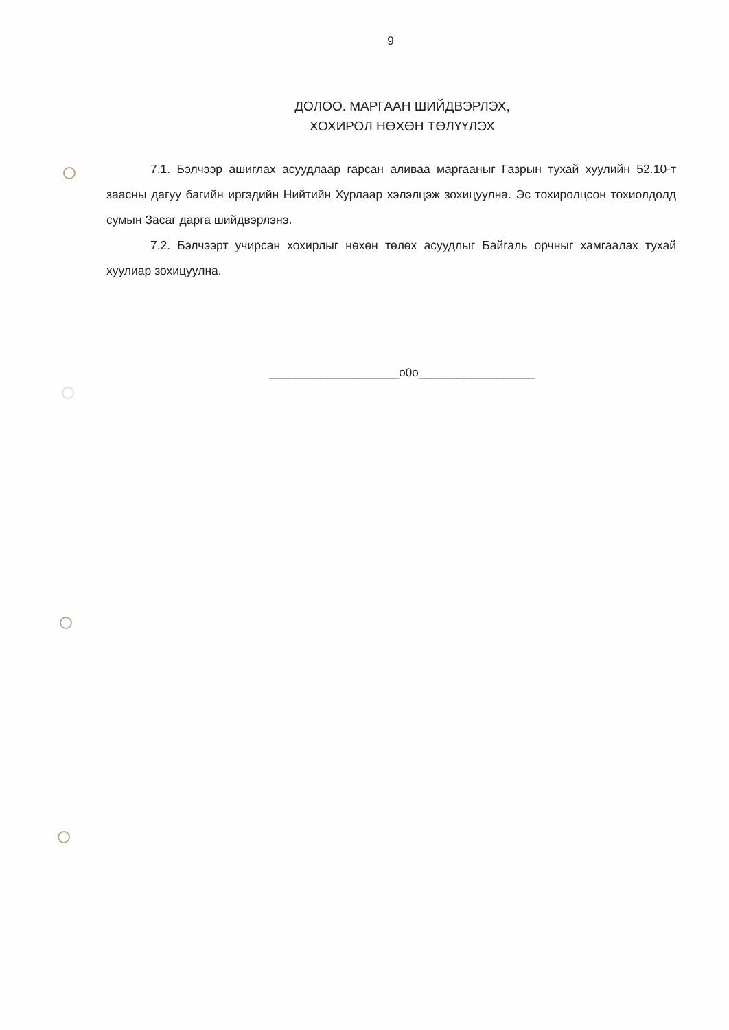9
ДОЛОО. МАРГААН ШИЙДВЭРЛЭХ,
ХОХИРОЛ НӨХӨН ТӨЛҮҮЛЭХ
7.1. Бэлчээр ашиглах асуудлаар гарсан аливаа маргааныг Газрын тухай хуулийн 52.10-т заасны дагуу багийн иргэдийн Нийтийн Хурлаар хэлэлцэж зохицуулна. Эс тохиролцсон тохиолдолд сумын Засаг дарга шийдвэрлэнэ.
7.2. Бэлчээрт учирсан хохирлыг нөхөн төлөх асуудлыг Байгаль орчныг хамгаалах тухай хуулиар зохицуулна.
____________________о0о__________________